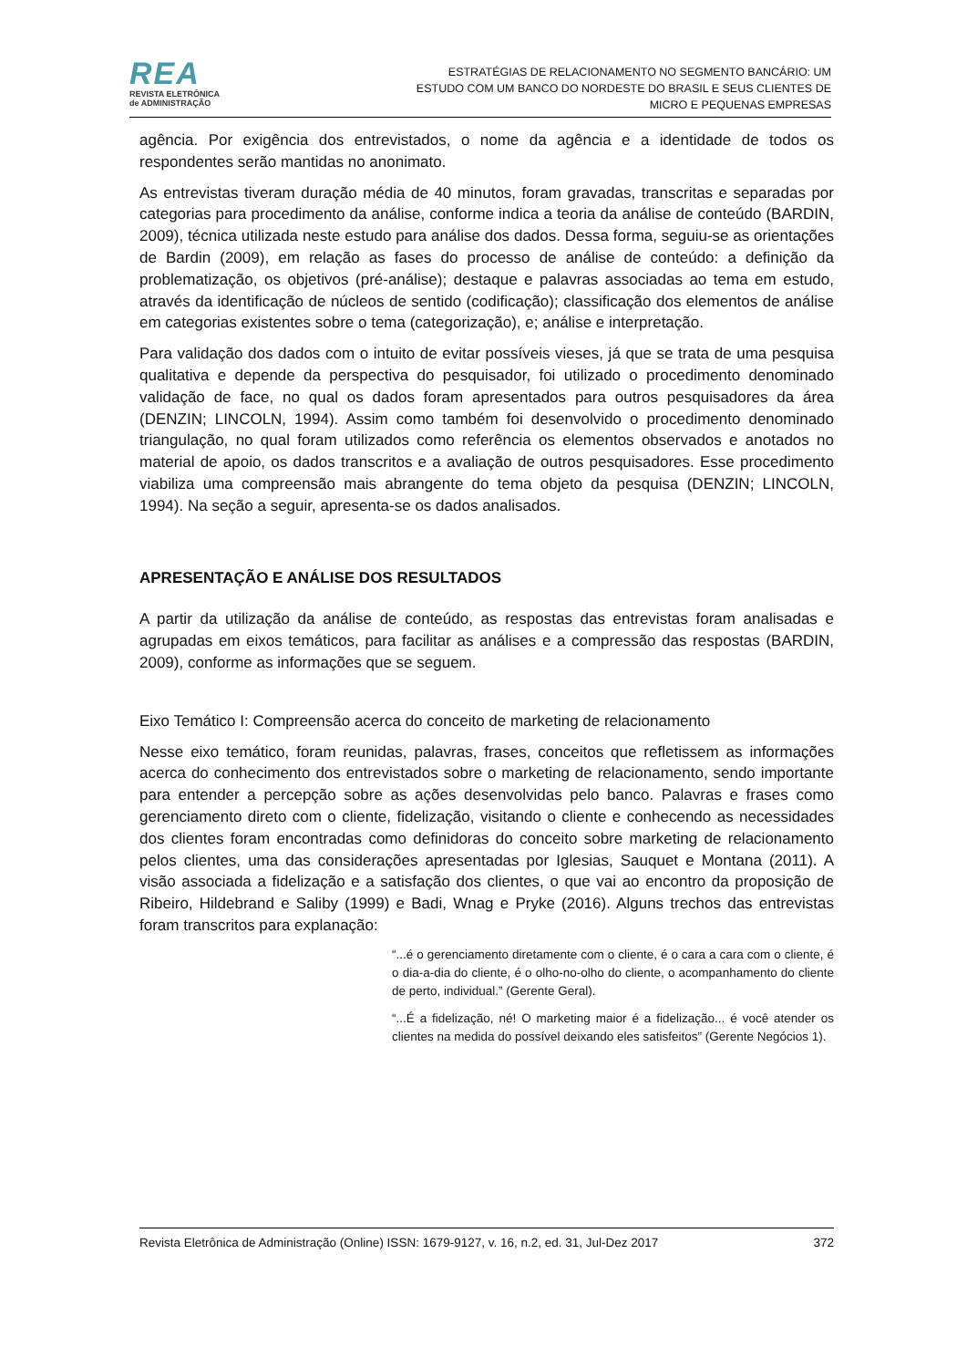REA
REVISTA ELETRÔNICA
de ADMINISTRAÇÃO
ESTRATÉGIAS DE RELACIONAMENTO NO SEGMENTO BANCÁRIO: UM
ESTUDO COM UM BANCO DO NORDESTE DO BRASIL E SEUS CLIENTES DE
MICRO E PEQUENAS EMPRESAS
agência. Por exigência dos entrevistados, o nome da agência e a identidade de todos os respondentes serão mantidas no anonimato.
As entrevistas tiveram duração média de 40 minutos, foram gravadas, transcritas e separadas por categorias para procedimento da análise, conforme indica a teoria da análise de conteúdo (BARDIN, 2009), técnica utilizada neste estudo para análise dos dados. Dessa forma, seguiu-se as orientações de Bardin (2009), em relação as fases do processo de análise de conteúdo: a definição da problematização, os objetivos (pré-análise); destaque e palavras associadas ao tema em estudo, através da identificação de núcleos de sentido (codificação); classificação dos elementos de análise em categorias existentes sobre o tema (categorização), e; análise e interpretação.
Para validação dos dados com o intuito de evitar possíveis vieses, já que se trata de uma pesquisa qualitativa e depende da perspectiva do pesquisador, foi utilizado o procedimento denominado validação de face, no qual os dados foram apresentados para outros pesquisadores da área (DENZIN; LINCOLN, 1994). Assim como também foi desenvolvido o procedimento denominado triangulação, no qual foram utilizados como referência os elementos observados e anotados no material de apoio, os dados transcritos e a avaliação de outros pesquisadores. Esse procedimento viabiliza uma compreensão mais abrangente do tema objeto da pesquisa (DENZIN; LINCOLN, 1994). Na seção a seguir, apresenta-se os dados analisados.
APRESENTAÇÃO E ANÁLISE DOS RESULTADOS
A partir da utilização da análise de conteúdo, as respostas das entrevistas foram analisadas e agrupadas em eixos temáticos, para facilitar as análises e a compressão das respostas (BARDIN, 2009), conforme as informações que se seguem.
Eixo Temático I: Compreensão acerca do conceito de marketing de relacionamento
Nesse eixo temático, foram reunidas, palavras, frases, conceitos que refletissem as informações acerca do conhecimento dos entrevistados sobre o marketing de relacionamento, sendo importante para entender a percepção sobre as ações desenvolvidas pelo banco. Palavras e frases como gerenciamento direto com o cliente, fidelização, visitando o cliente e conhecendo as necessidades dos clientes foram encontradas como definidoras do conceito sobre marketing de relacionamento pelos clientes, uma das considerações apresentadas por Iglesias, Sauquet e Montana (2011). A visão associada a fidelização e a satisfação dos clientes, o que vai ao encontro da proposição de Ribeiro, Hildebrand e Saliby (1999) e Badi, Wnag e Pryke (2016). Alguns trechos das entrevistas foram transcritos para explanação:
“...é o gerenciamento diretamente com o cliente, é o cara a cara com o cliente, é o dia-a-dia do cliente, é o olho-no-olho do cliente, o acompanhamento do cliente de perto, individual.” (Gerente Geral).
“...É a fidelização, né! O marketing maior é a fidelização... é você atender os clientes na medida do possível deixando eles satisfeitos” (Gerente Negócios 1).
Revista Eletrônica de Administração (Online) ISSN: 1679-9127, v. 16, n.2, ed. 31, Jul-Dez 2017 372